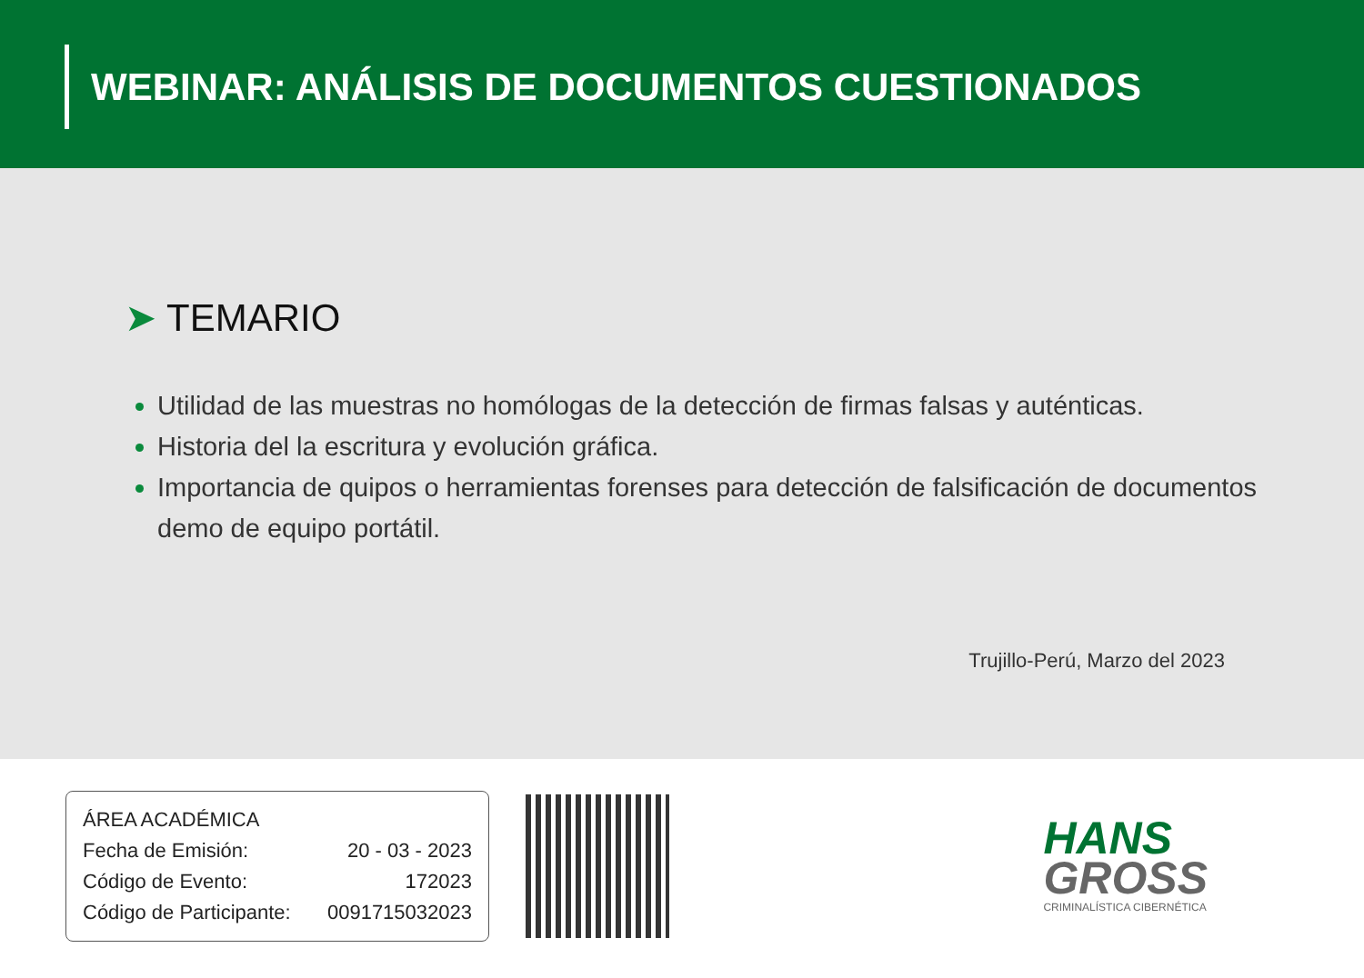WEBINAR: ANÁLISIS DE DOCUMENTOS CUESTIONADOS
➤ TEMARIO
Utilidad de las muestras no homólogas de la detección de firmas falsas y auténticas.
Historia del la escritura y evolución gráfica.
Importancia de quipos o herramientas forenses para detección de falsificación de documentos demo de equipo portátil.
Trujillo-Perú, Marzo del 2023
| ÁREA ACADÉMICA | |
| Fecha de Emisión: | 20 - 03 - 2023 |
| Código de Evento: | 172023 |
| Código de Participante: | 0091715032023 |
HANS
GROSS
CRIMINALÍSTICA CIBERNÉTICA